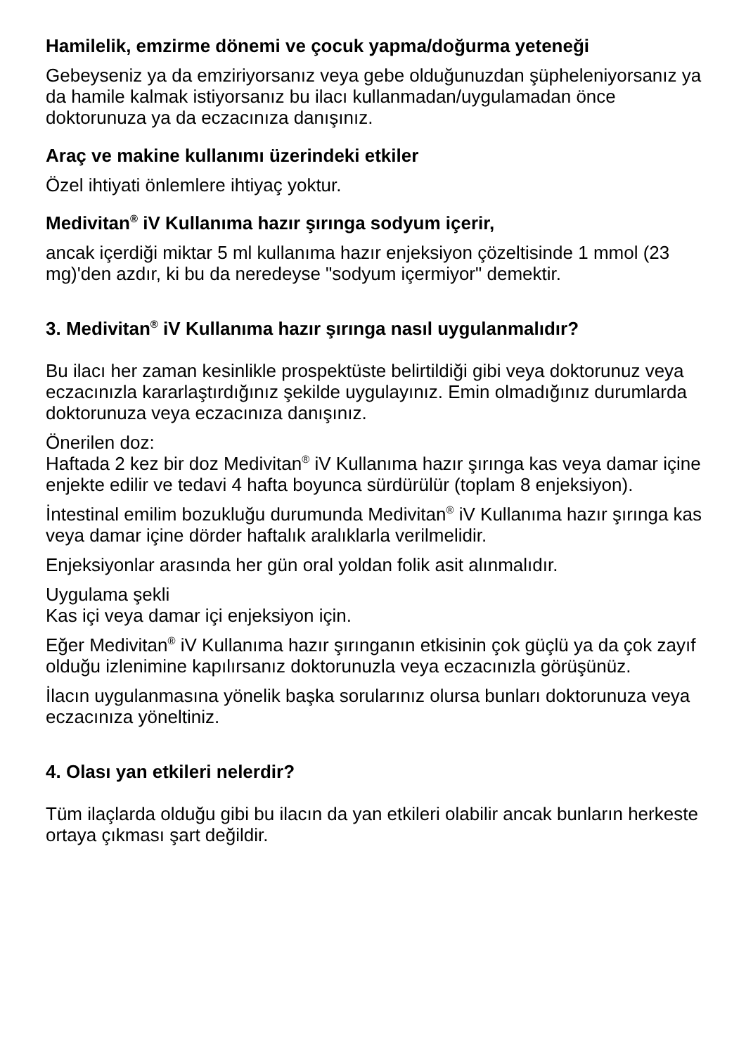Hamilelik, emzirme dönemi ve çocuk yapma/doğurma yeteneği
Gebeyseniz ya da emziriyorsanız veya gebe olduğunuzdan şüpheleniyorsanız ya da hamile kalmak istiyorsanız bu ilacı kullanmadan/uygulamadan önce doktorunuza ya da eczacınıza danışınız.
Araç ve makine kullanımı üzerindeki etkiler
Özel ihtiyati önlemlere ihtiyaç yoktur.
Medivitan<sup>®</sup> iV Kullanıma hazır şırınga sodyum içerir,
ancak içerdiği miktar 5 ml kullanıma hazır enjeksiyon çözeltisinde 1 mmol (23 mg)'den azdır, ki bu da neredeyse "sodyum içermiyor" demektir.
3. Medivitan<sup>®</sup> iV Kullanıma hazır şırınga nasıl uygulanmalıdır?
Bu ilacı her zaman kesinlikle prospektüste belirtildiği gibi veya doktorunuz veya eczacınızla kararlaştırdığınız şekilde uygulayınız. Emin olmadığınız durumlarda doktorunuza veya eczacınıza danışınız.
Önerilen doz:
Haftada 2 kez bir doz Medivitan<sup>®</sup> iV Kullanıma hazır şırınga kas veya damar içine enjekte edilir ve tedavi 4 hafta boyunca sürdürülür (toplam 8 enjeksiyon).
İntestinal emilim bozukluğu durumunda Medivitan<sup>®</sup> iV Kullanıma hazır şırınga kas veya damar içine dörder haftalık aralıklarla verilmelidir.
Enjeksiyonlar arasında her gün oral yoldan folik asit alınmalıdır.
Uygulama şekli
Kas içi veya damar içi enjeksiyon için.
Eğer Medivitan<sup>®</sup> iV Kullanıma hazır şırınganın etkisinin çok güçlü ya da çok zayıf olduğu izlenimine kapılırsanız doktorunuzla veya eczacınızla görüşünüz.
İlacın uygulanmasına yönelik başka sorularınız olursa bunları doktorunuza veya eczacınıza yöneltiniz.
4. Olası yan etkileri nelerdir?
Tüm ilaçlarda olduğu gibi bu ilacın da yan etkileri olabilir ancak bunların herkeste ortaya çıkması şart değildir.